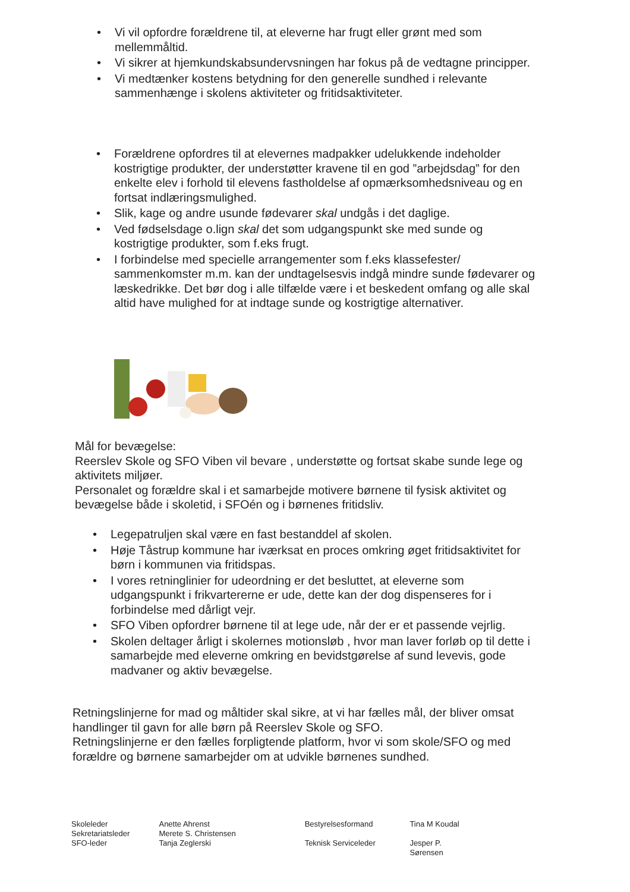• Vi vil opfordre forældrene til, at eleverne har frugt eller grønt med som mellemmåltid.
• Vi sikrer at hjemkundskabsundervsningen har fokus på de vedtagne principper.
• Vi medtænker kostens betydning for den generelle sundhed i relevante sammenhænge i skolens aktiviteter og fritidsaktiviteter.
• Forældrene opfordres til at elevernes madpakker udelukkende indeholder kostrigtige produkter, der understøtter kravene til en god ”arbejdsdag” for den enkelte elev i forhold til elevens fastholdelse af opmærksomhedsniveau og en fortsat indlæringsmulighed.
• Slik, kage og andre usunde fødevarer skal undgås i det daglige.
• Ved fødselsdage o.lign skal det som udgangspunkt ske med sunde og kostrigtige produkter, som f.eks frugt.
• I forbindelse med specielle arrangementer som f.eks klassefester/ sammenkomster m.m. kan der undtagelsesvis indgå mindre sunde fødevarer og læskedrikke. Det bør dog i alle tilfælde være i et beskedent omfang og alle skal altid have mulighed for at indtage sunde og kostrigtige alternativer.
Mål for bevægelse:
Reerslev Skole og SFO Viben vil bevare , understøtte og fortsat skabe sunde lege og aktivitets miljøer.
Personalet og forældre skal i et samarbejde motivere børnene til fysisk aktivitet og bevægelse både i skoletid, i SFOén og i børnenes fritidsliv.
• Legepatruljen skal være en fast bestanddel af skolen.
• Høje Tåstrup kommune har iværksat en proces omkring øget fritidsaktivitet for børn i kommunen via fritidspas.
• I vores retninglinier for udeordning er det besluttet, at eleverne som udgangspunkt i frikvartererne er ude, dette kan der dog dispenseres for i forbindelse med dårligt vejr.
• SFO Viben opfordrer børnene til at lege ude, når der er et passende vejrlig.
• Skolen deltager årligt i skolernes motionsløb , hvor man laver forløb op til dette i samarbejde med eleverne omkring en bevidstgørelse af sund levevis, gode madvaner og aktiv bevægelse.
Retningslinjerne for mad og måltider skal sikre, at vi har fælles mål, der bliver omsat handlinger til gavn for alle børn på Reerslev Skole og SFO.
Retningslinjerne er den fælles forpligtende platform, hvor vi som skole/SFO og med forældre og børnene samarbejder om at udvikle børnenes sundhed.
Skoleleder
Sekretariatsleder
SFO-leder
Anette Ahrenst
Merete S. Christensen
Tanja Zeglerski
Bestyrelsesformand
Teknisk Serviceleder
Tina M Koudal
Jesper P. Sørensen